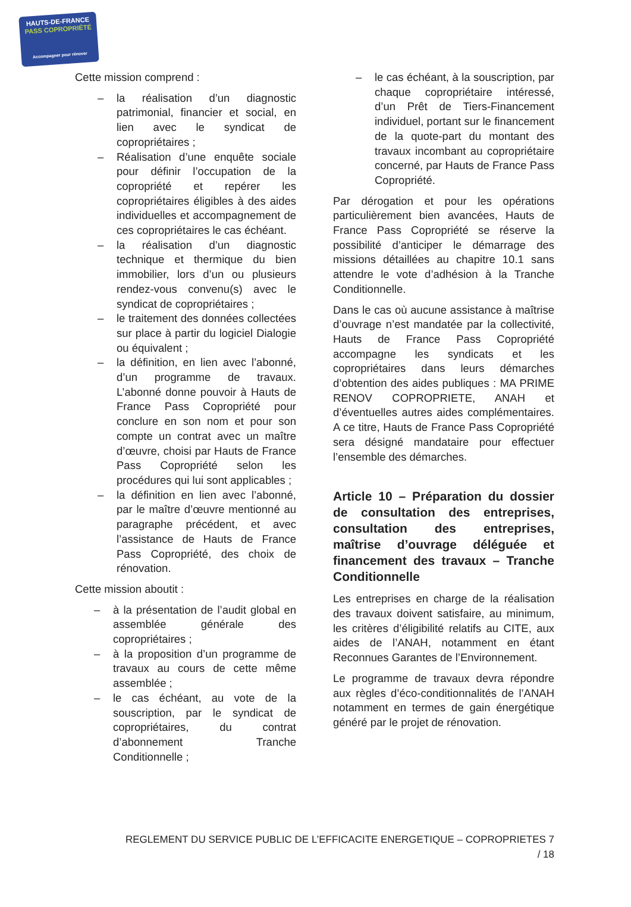HAUTS-DE-FRANCE
PASS COPROPRIÉTÉ
Accompagner pour rénover
Cette mission comprend :
la réalisation d’un diagnostic patrimonial, financier et social, en lien avec le syndicat de copropriétaires ;
Réalisation d’une enquête sociale pour définir l’occupation de la copropriété et repérer les copropriétaires éligibles à des aides individuelles et accompagnement de ces copropriétaires le cas échéant.
la réalisation d’un diagnostic technique et thermique du bien immobilier, lors d’un ou plusieurs rendez-vous convenu(s) avec le syndicat de copropriétaires ;
le traitement des données collectées sur place à partir du logiciel Dialogie ou équivalent ;
la définition, en lien avec l’abonné, d’un programme de travaux. L’abonné donne pouvoir à Hauts de France Pass Copropriété pour conclure en son nom et pour son compte un contrat avec un maître d’œuvre, choisi par Hauts de France Pass Copropriété selon les procédures qui lui sont applicables ;
la définition en lien avec l’abonné, par le maître d’œuvre mentionné au paragraphe précédent, et avec l’assistance de Hauts de France Pass Copropriété, des choix de rénovation.
Cette mission aboutit :
à la présentation de l’audit global en assemblée générale des copropriétaires ;
à la proposition d’un programme de travaux au cours de cette même assemblée ;
le cas échéant, au vote de la souscription, par le syndicat de copropriétaires, du contrat d’abonnement Tranche Conditionnelle ;
le cas échéant, à la souscription, par chaque copropriétaire intéressé, d’un Prêt de Tiers-Financement individuel, portant sur le financement de la quote-part du montant des travaux incombant au copropriétaire concerné, par Hauts de France Pass Copropriété.
Par dérogation et pour les opérations particulièrement bien avancées, Hauts de France Pass Copropriété se réserve la possibilité d’anticiper le démarrage des missions détaillées au chapitre 10.1 sans attendre le vote d’adhésion à la Tranche Conditionnelle.
Dans le cas où aucune assistance à maîtrise d’ouvrage n’est mandatée par la collectivité, Hauts de France Pass Copropriété accompagne les syndicats et les copropriétaires dans leurs démarches d’obtention des aides publiques : MA PRIME RENOV COPROPRIETE, ANAH et d’éventuelles autres aides complémentaires. A ce titre, Hauts de France Pass Copropriété sera désigné mandataire pour effectuer l’ensemble des démarches.
Article 10 – Préparation du dossier de consultation des entreprises, consultation des entreprises, maîtrise d’ouvrage déléguée et financement des travaux – Tranche Conditionnelle
Les entreprises en charge de la réalisation des travaux doivent satisfaire, au minimum, les critères d’éligibilité relatifs au CITE, aux aides de l’ANAH, notamment en étant Reconnues Garantes de l’Environnement.
Le programme de travaux devra répondre aux règles d’éco-conditionnalités de l’ANAH notamment en termes de gain énergétique généré par le projet de rénovation.
REGLEMENT DU SERVICE PUBLIC DE L’EFFICACITE ENERGETIQUE – COPROPRIETES 7 / 18